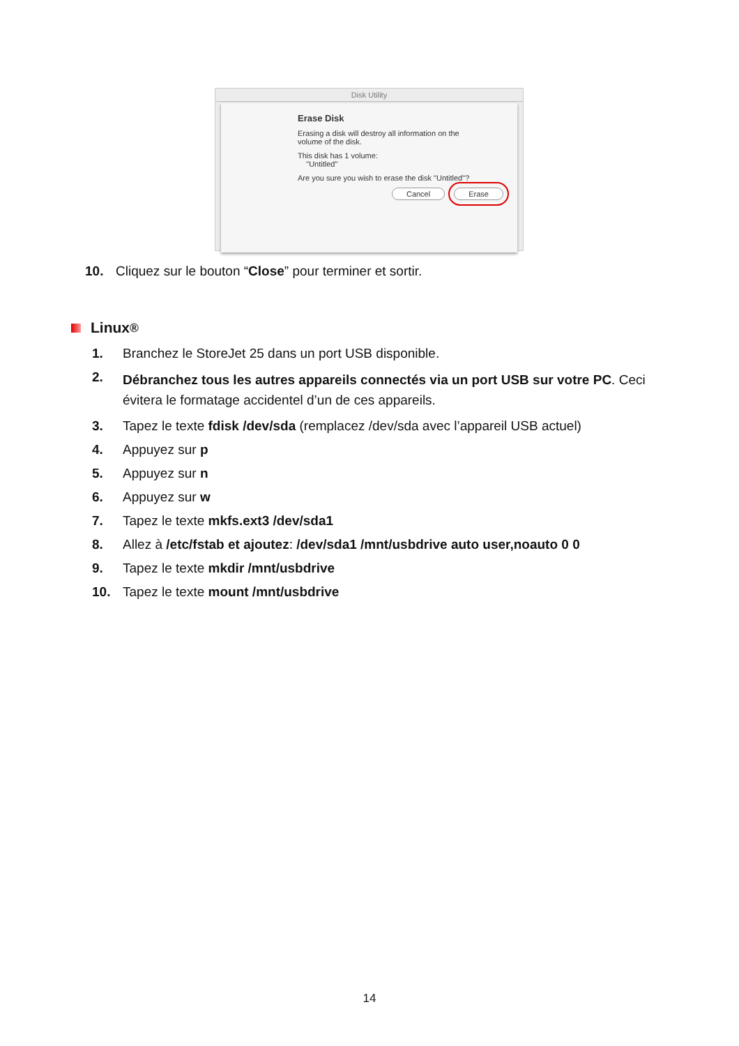Disk Utility
Erase Disk
Erasing a disk will destroy all information on the
volume of the disk.
This disk has 1 volume:
"Untitled"
Are you sure you wish to erase the disk "Untitled"?
Cancel Erase
10. Cliquez sur le bouton “Close” pour terminer et sortir.
Linux<sup>®</sup>
1. Branchez le StoreJet 25 dans un port USB disponible.
2. Débranchez tous les autres appareils connectés via un port USB sur votre PC. Ceci évitera le formatage accidentel d’un de ces appareils.
3. Tapez le texte fdisk /dev/sda (remplacez /dev/sda avec l’appareil USB actuel)
4. Appuyez sur p
5. Appuyez sur n
6. Appuyez sur w
7. Tapez le texte mkfs.ext3 /dev/sda1
8. Allez à /etc/fstab et ajoutez: /dev/sda1 /mnt/usbdrive auto user,noauto 0 0
9. Tapez le texte mkdir /mnt/usbdrive
10. Tapez le texte mount /mnt/usbdrive
14